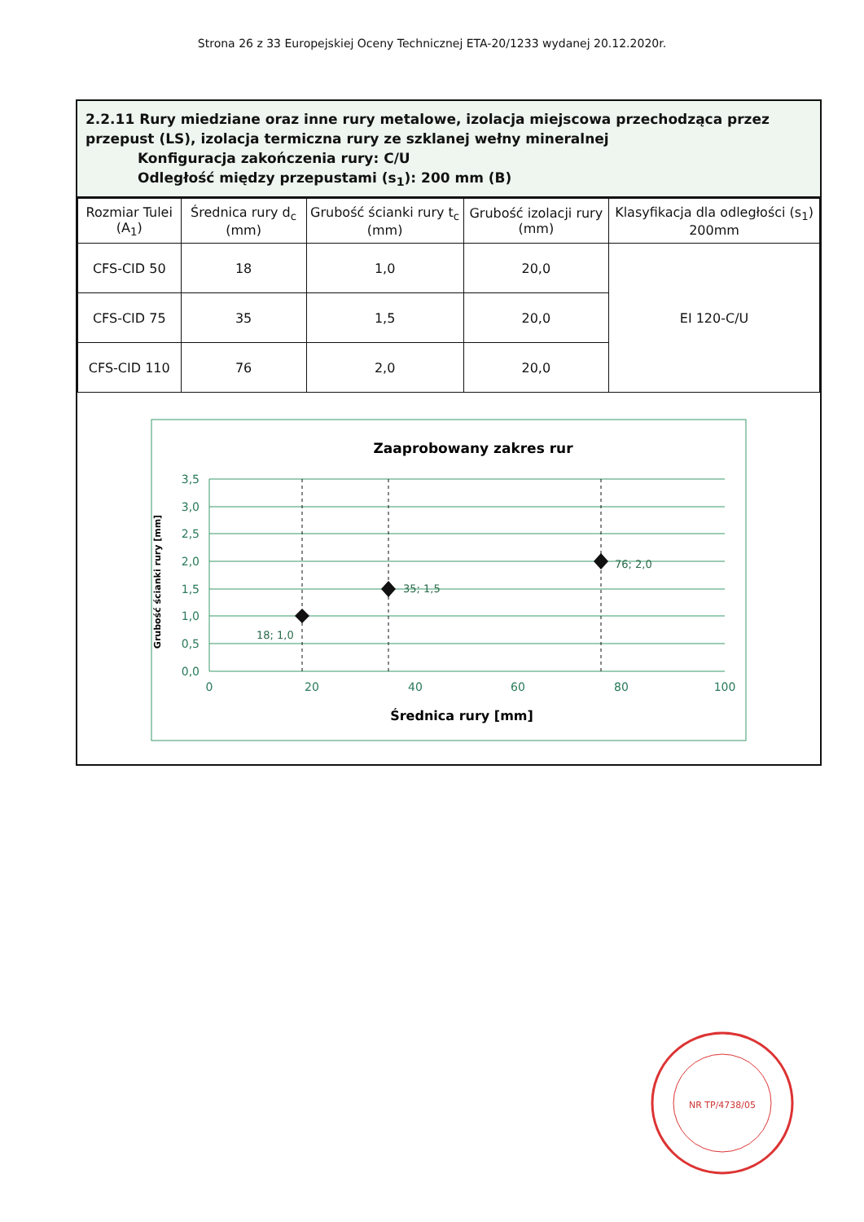Strona 26 z 33 Europejskiej Oceny Technicznej ETA-20/1233 wydanej 20.12.2020r.
2.2.11 Rury miedziane oraz inne rury metalowe, izolacja miejscowa przechodząca przez przepust (LS), izolacja termiczna rury ze szklanej wełny mineralnej
Konfiguracja zakończenia rury: C/U
Odległość między przepustami (s<sub>1</sub>): 200 mm (B)
| Rozmiar Tulei (A<sub>1</sub>) | Średnica rury d<sub>c</sub> (mm) | Grubość ścianki rury t<sub>c</sub> (mm) | Grubość izolacji rury (mm) | Klasyfikacja dla odległości (s<sub>1</sub>) 200mm |
| --- | --- | --- | --- | --- |
| CFS-CID 50 | 18 | 1,0 | 20,0 | EI 120-C/U |
| CFS-CID 75 | 35 | 1,5 | 20,0 | |
| CFS-CID 110 | 76 | 2,0 | 20,0 | |
Zaaprobowany zakres rur
18; 1,0
35; 1,5
76; 2,0
3,5
3,0
2,5
2,0
1,5
1,0
0,5
0,0
0
20
40
60
80
100
Średnica rury [mm]
Grubość ścianki rury [mm]
NR TP/4738/05